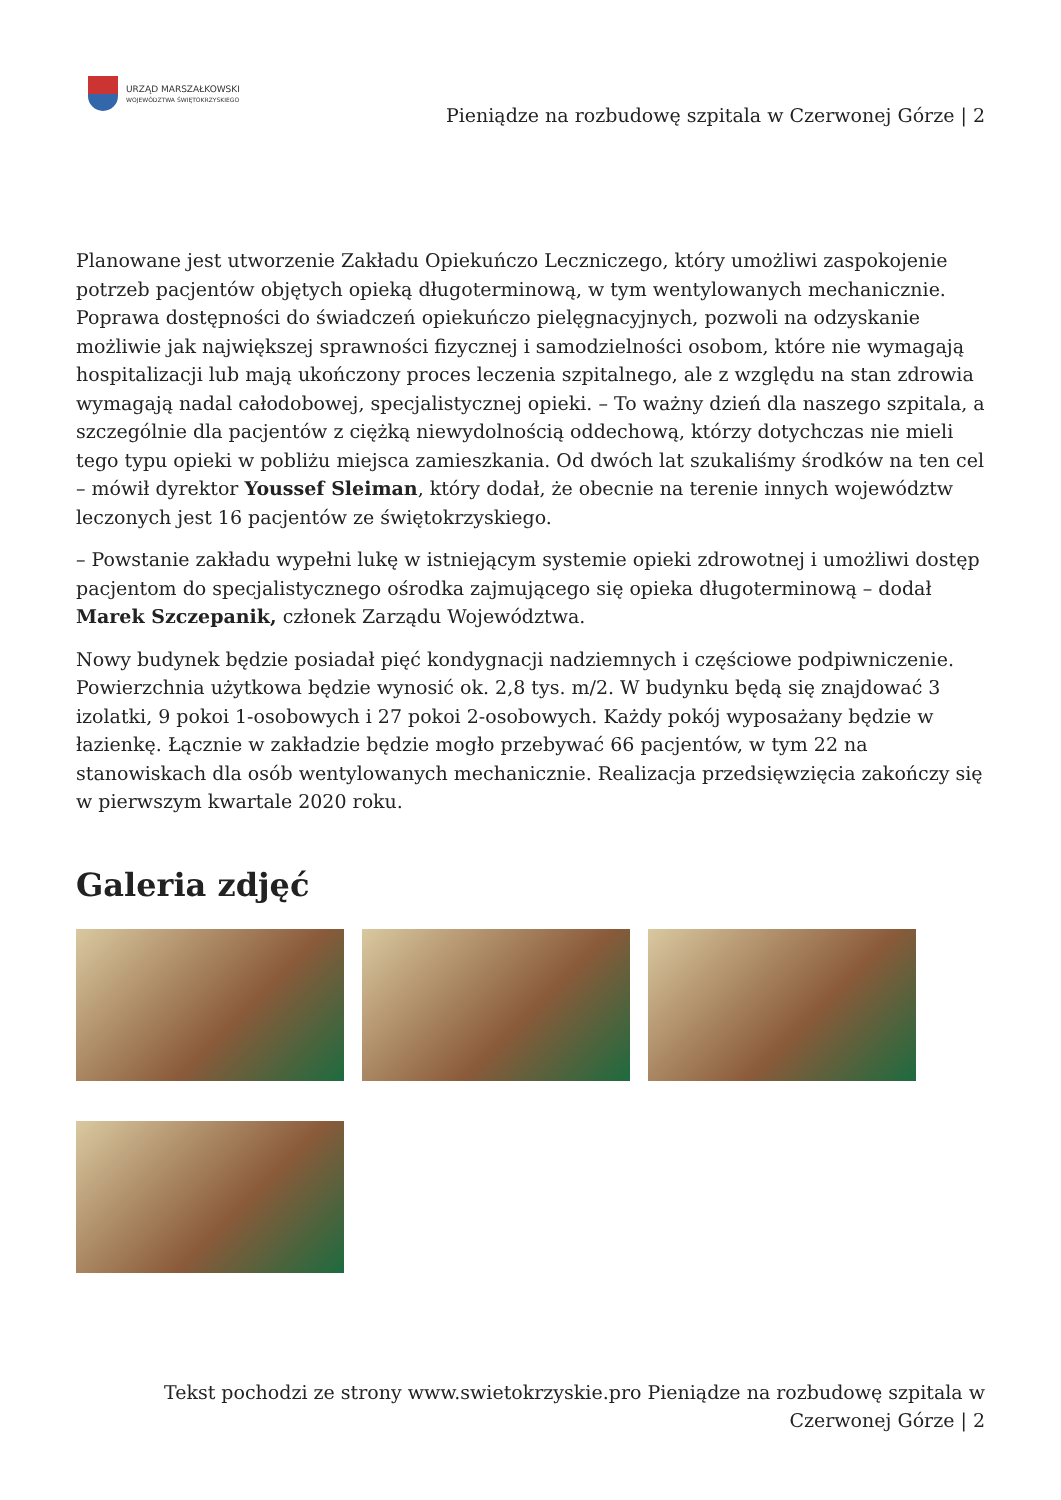URZĄD MARSZAŁKOWSKI
WOJEWÓDZTWA ŚWIĘTOKRZYSKIEGO
Pieniądze na rozbudowę szpitala w Czerwonej Górze | 2
Planowane jest utworzenie Zakładu Opiekuńczo Leczniczego, który umożliwi zaspokojenie potrzeb pacjentów objętych opieką długoterminową, w tym wentylowanych mechanicznie. Poprawa dostępności do świadczeń opiekuńczo pielęgnacyjnych, pozwoli na odzyskanie możliwie jak największej sprawności fizycznej i samodzielności osobom, które nie wymagają hospitalizacji lub mają ukończony proces leczenia szpitalnego, ale z względu na stan zdrowia wymagają nadal całodobowej, specjalistycznej opieki. – To ważny dzień dla naszego szpitala, a szczególnie dla pacjentów z ciężką niewydolnością oddechową, którzy dotychczas nie mieli tego typu opieki w pobliżu miejsca zamieszkania. Od dwóch lat szukaliśmy środków na ten cel – mówił dyrektor Youssef Sleiman, który dodał, że obecnie na terenie innych województw leczonych jest 16 pacjentów ze świętokrzyskiego.
– Powstanie zakładu wypełni lukę w istniejącym systemie opieki zdrowotnej i umożliwi dostęp pacjentom do specjalistycznego ośrodka zajmującego się opieka długoterminową – dodał Marek Szczepanik, członek Zarządu Województwa.
Nowy budynek będzie posiadał pięć kondygnacji nadziemnych i częściowe podpiwniczenie. Powierzchnia użytkowa będzie wynosić ok. 2,8 tys. m/2. W budynku będą się znajdować 3 izolatki, 9 pokoi 1-osobowych i 27 pokoi 2-osobowych. Każdy pokój wyposażany będzie w łazienkę. Łącznie w zakładzie będzie mogło przebywać 66 pacjentów, w tym 22 na stanowiskach dla osób wentylowanych mechanicznie. Realizacja przedsięwzięcia zakończy się w pierwszym kwartale 2020 roku.
Galeria zdjęć
Tekst pochodzi ze strony www.swietokrzyskie.pro Pieniądze na rozbudowę szpitala w
Czerwonej Górze | 2